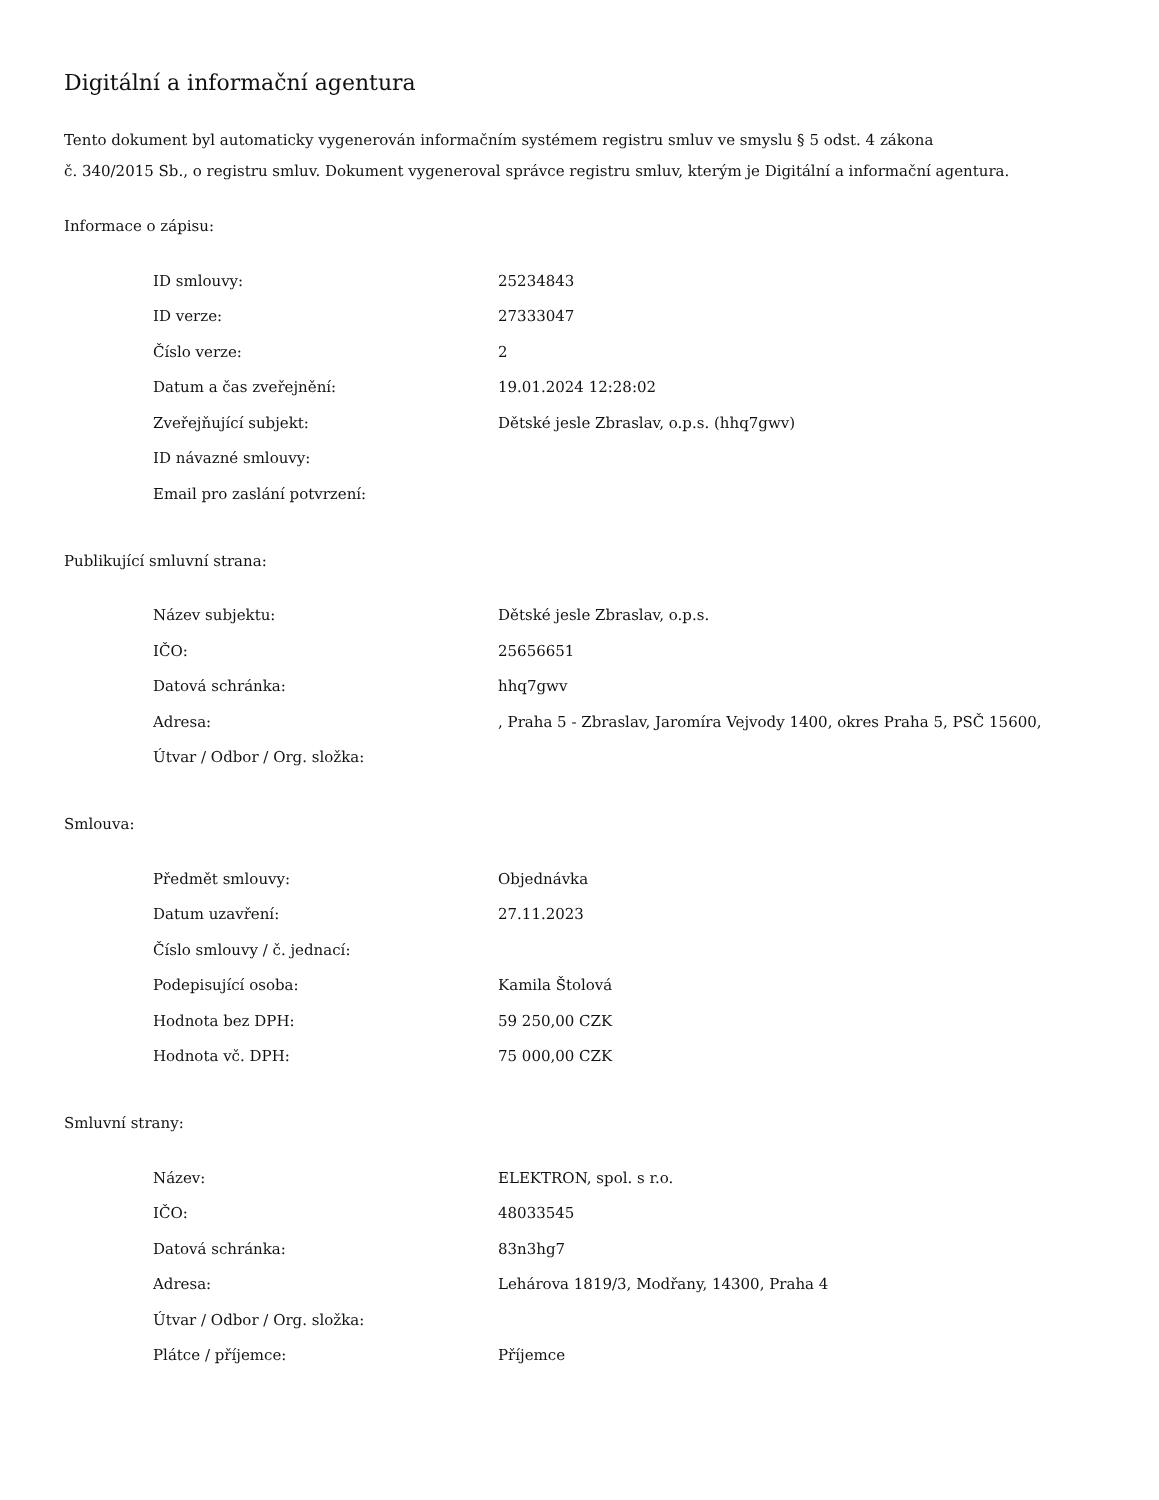Digitální a informační agentura
Tento dokument byl automaticky vygenerován informačním systémem registru smluv ve smyslu § 5 odst. 4 zákona
č. 340/2015 Sb., o registru smluv. Dokument vygeneroval správce registru smluv, kterým je Digitální a informační agentura.
Informace o zápisu:
| ID smlouvy: | 25234843 |
| ID verze: | 27333047 |
| Číslo verze: | 2 |
| Datum a čas zveřejnění: | 19.01.2024 12:28:02 |
| Zveřejňující subjekt: | Dětské jesle Zbraslav, o.p.s. (hhq7gwv) |
| ID návazné smlouvy: | |
| Email pro zaslání potvrzení: | |
Publikující smluvní strana:
| Název subjektu: | Dětské jesle Zbraslav, o.p.s. |
| IČO: | 25656651 |
| Datová schránka: | hhq7gwv |
| Adresa: | , Praha 5 - Zbraslav, Jaromíra Vejvody 1400, okres Praha 5, PSČ 15600, |
| Útvar / Odbor / Org. složka: | |
Smlouva:
| Předmět smlouvy: | Objednávka |
| Datum uzavření: | 27.11.2023 |
| Číslo smlouvy / č. jednací: | |
| Podepisující osoba: | Kamila Štolová |
| Hodnota bez DPH: | 59 250,00 CZK |
| Hodnota vč. DPH: | 75 000,00 CZK |
Smluvní strany:
| Název: | ELEKTRON, spol. s r.o. |
| IČO: | 48033545 |
| Datová schránka: | 83n3hg7 |
| Adresa: | Lehárova 1819/3, Modřany, 14300, Praha 4 |
| Útvar / Odbor / Org. složka: | |
| Plátce / příjemce: | Příjemce |